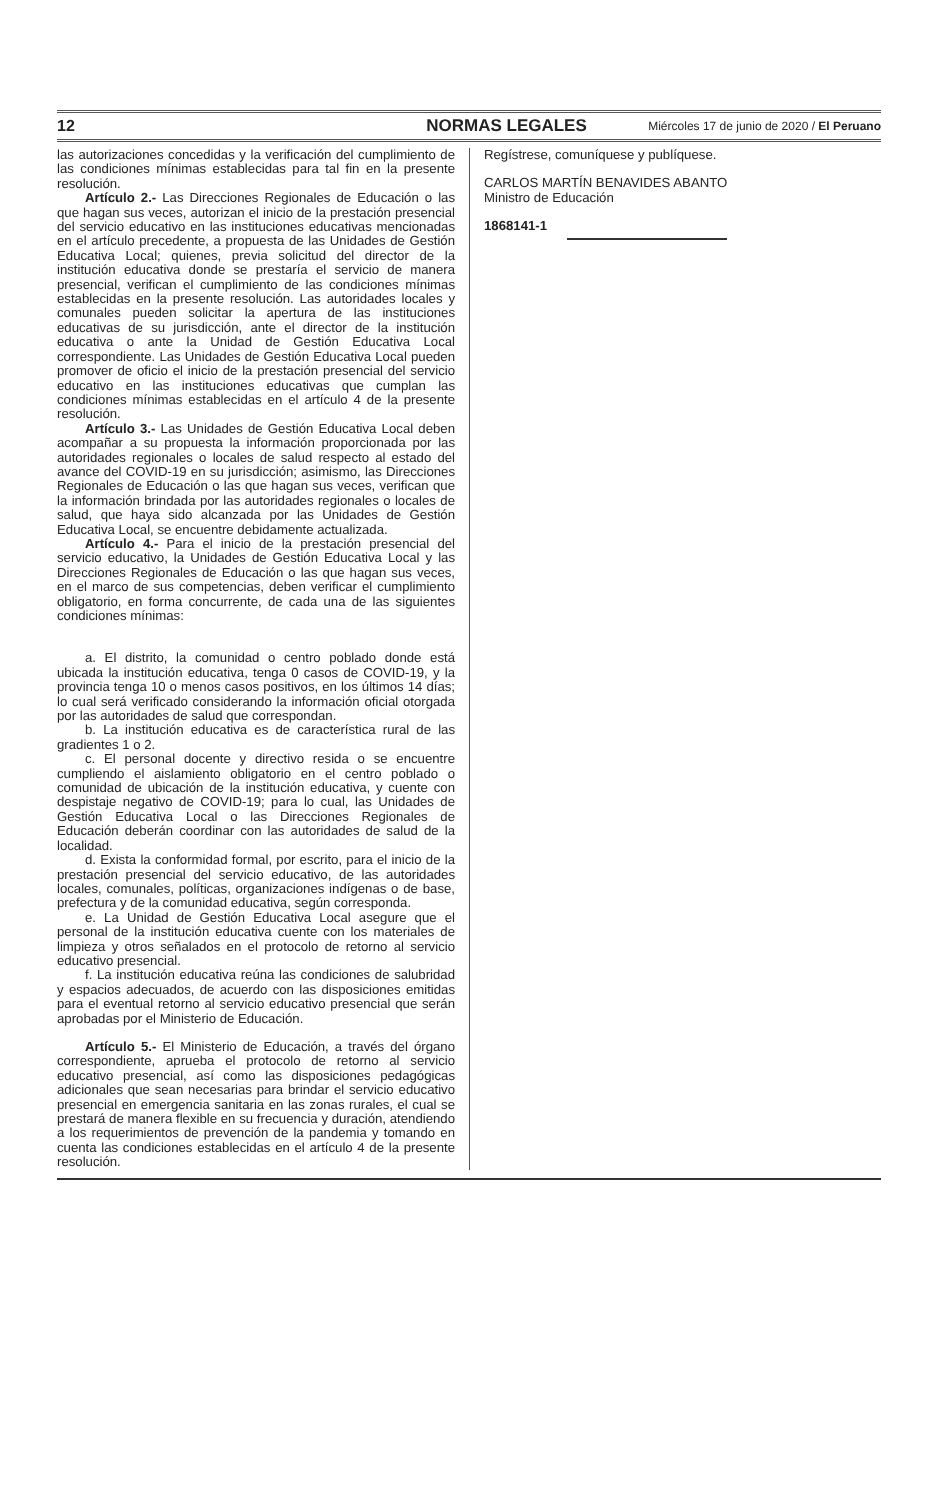12 NORMAS LEGALES Miércoles 17 de junio de 2020 / El Peruano
las autorizaciones concedidas y la verificación del cumplimiento de las condiciones mínimas establecidas para tal fin en la presente resolución.
Artículo 2.- Las Direcciones Regionales de Educación o las que hagan sus veces, autorizan el inicio de la prestación presencial del servicio educativo en las instituciones educativas mencionadas en el artículo precedente, a propuesta de las Unidades de Gestión Educativa Local; quienes, previa solicitud del director de la institución educativa donde se prestaría el servicio de manera presencial, verifican el cumplimiento de las condiciones mínimas establecidas en la presente resolución. Las autoridades locales y comunales pueden solicitar la apertura de las instituciones educativas de su jurisdicción, ante el director de la institución educativa o ante la Unidad de Gestión Educativa Local correspondiente. Las Unidades de Gestión Educativa Local pueden promover de oficio el inicio de la prestación presencial del servicio educativo en las instituciones educativas que cumplan las condiciones mínimas establecidas en el artículo 4 de la presente resolución.
Artículo 3.- Las Unidades de Gestión Educativa Local deben acompañar a su propuesta la información proporcionada por las autoridades regionales o locales de salud respecto al estado del avance del COVID-19 en su jurisdicción; asimismo, las Direcciones Regionales de Educación o las que hagan sus veces, verifican que la información brindada por las autoridades regionales o locales de salud, que haya sido alcanzada por las Unidades de Gestión Educativa Local, se encuentre debidamente actualizada.
Artículo 4.- Para el inicio de la prestación presencial del servicio educativo, la Unidades de Gestión Educativa Local y las Direcciones Regionales de Educación o las que hagan sus veces, en el marco de sus competencias, deben verificar el cumplimiento obligatorio, en forma concurrente, de cada una de las siguientes condiciones mínimas:
a. El distrito, la comunidad o centro poblado donde está ubicada la institución educativa, tenga 0 casos de COVID-19, y la provincia tenga 10 o menos casos positivos, en los últimos 14 días; lo cual será verificado considerando la información oficial otorgada por las autoridades de salud que correspondan.
b. La institución educativa es de característica rural de las gradientes 1 o 2.
c. El personal docente y directivo resida o se encuentre cumpliendo el aislamiento obligatorio en el centro poblado o comunidad de ubicación de la institución educativa, y cuente con despistaje negativo de COVID-19; para lo cual, las Unidades de Gestión Educativa Local o las Direcciones Regionales de Educación deberán coordinar con las autoridades de salud de la localidad.
d. Exista la conformidad formal, por escrito, para el inicio de la prestación presencial del servicio educativo, de las autoridades locales, comunales, políticas, organizaciones indígenas o de base, prefectura y de la comunidad educativa, según corresponda.
e. La Unidad de Gestión Educativa Local asegure que el personal de la institución educativa cuente con los materiales de limpieza y otros señalados en el protocolo de retorno al servicio educativo presencial.
f. La institución educativa reúna las condiciones de salubridad y espacios adecuados, de acuerdo con las disposiciones emitidas para el eventual retorno al servicio educativo presencial que serán aprobadas por el Ministerio de Educación.
Artículo 5.- El Ministerio de Educación, a través del órgano correspondiente, aprueba el protocolo de retorno al servicio educativo presencial, así como las disposiciones pedagógicas adicionales que sean necesarias para brindar el servicio educativo presencial en emergencia sanitaria en las zonas rurales, el cual se prestará de manera flexible en su frecuencia y duración, atendiendo a los requerimientos de prevención de la pandemia y tomando en cuenta las condiciones establecidas en el artículo 4 de la presente resolución.
Regístrese, comuníquese y publíquese.
CARLOS MARTÍN BENAVIDES ABANTO
Ministro de Educación
1868141-1